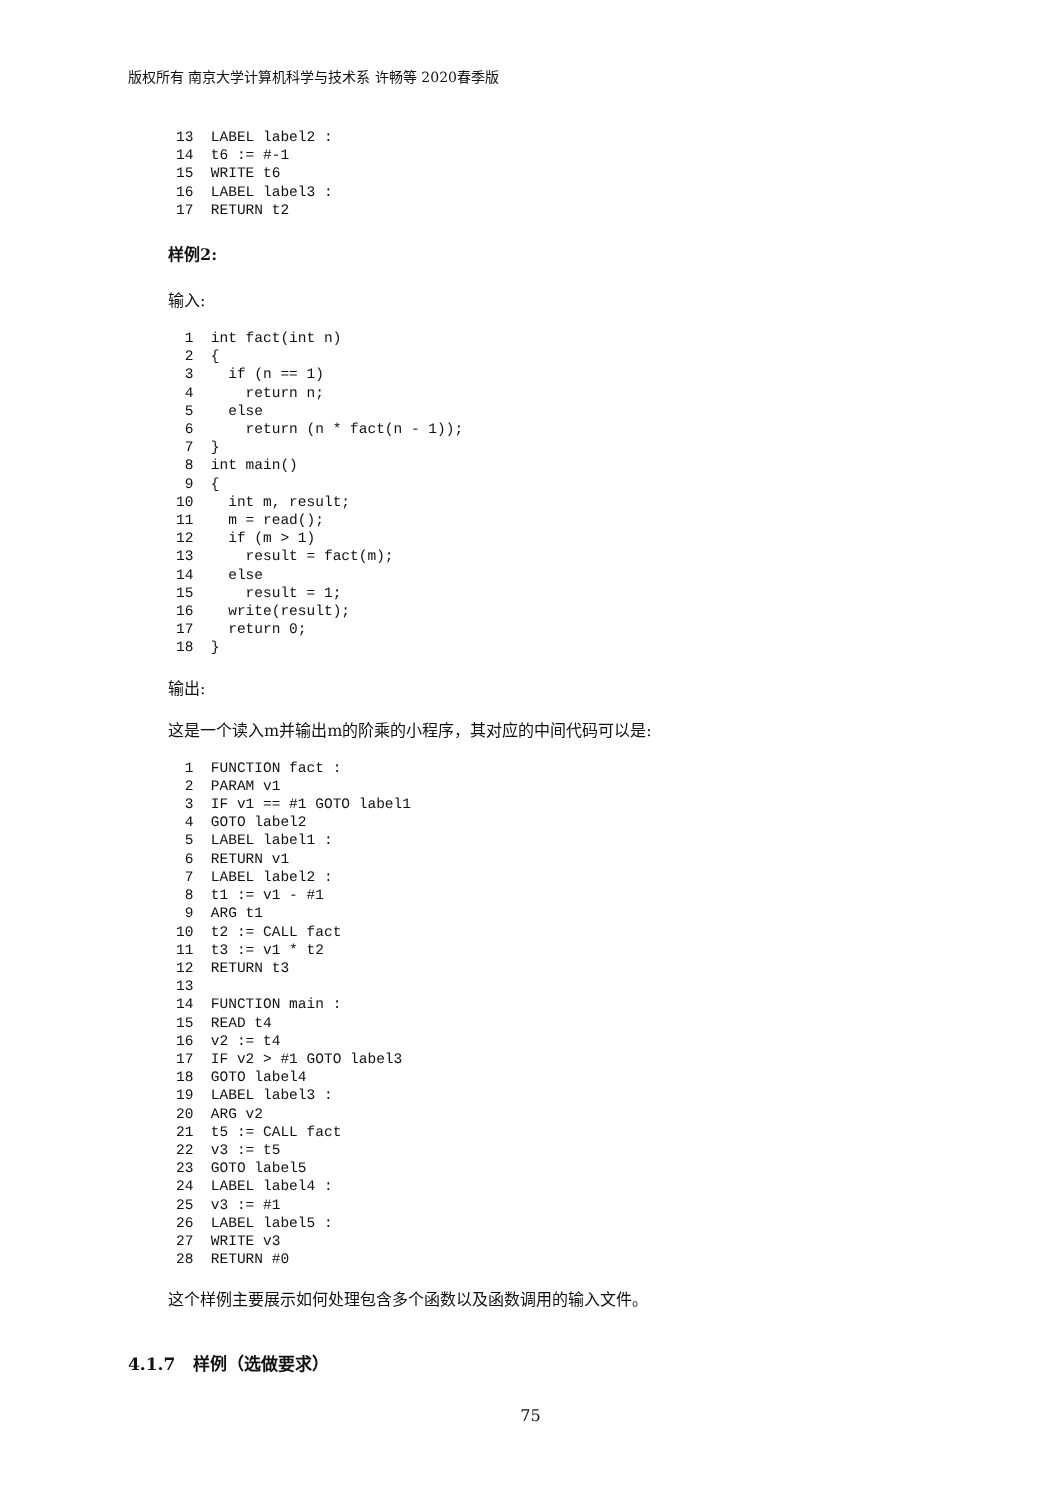版权所有 南京大学计算机科学与技术系 许畅等 2020春季版
13  LABEL label2 :
14  t6 := #-1
15  WRITE t6
16  LABEL label3 :
17  RETURN t2
样例2:
输入:
 1  int fact(int n)
 2  {
 3    if (n == 1)
 4      return n;
 5    else
 6      return (n * fact(n - 1));
 7  }
 8  int main()
 9  {
10    int m, result;
11    m = read();
12    if (m > 1)
13      result = fact(m);
14    else
15      result = 1;
16    write(result);
17    return 0;
18  }
输出:
这是一个读入m并输出m的阶乘的小程序，其对应的中间代码可以是:
 1  FUNCTION fact :
 2  PARAM v1
 3  IF v1 == #1 GOTO label1
 4  GOTO label2
 5  LABEL label1 :
 6  RETURN v1
 7  LABEL label2 :
 8  t1 := v1 - #1
 9  ARG t1
10  t2 := CALL fact
11  t3 := v1 * t2
12  RETURN t3
13
14  FUNCTION main :
15  READ t4
16  v2 := t4
17  IF v2 > #1 GOTO label3
18  GOTO label4
19  LABEL label3 :
20  ARG v2
21  t5 := CALL fact
22  v3 := t5
23  GOTO label5
24  LABEL label4 :
25  v3 := #1
26  LABEL label5 :
27  WRITE v3
28  RETURN #0
这个样例主要展示如何处理包含多个函数以及函数调用的输入文件。
4.1.7 样例（选做要求）
75